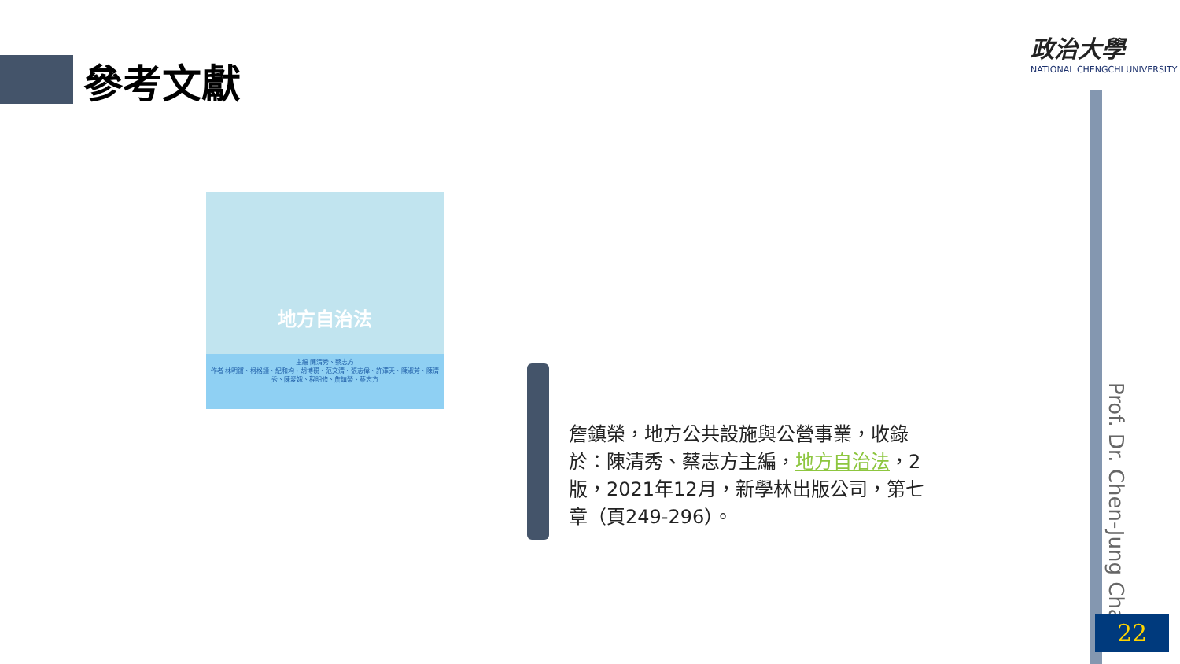參考文獻
政治大學
NATIONAL CHENGCHI UNIVERSITY
地方自治法
主編 陳清秀、蔡志方
作者 林明鏘、柯格鐘、紀和均、胡博硯、范文清、張志偉、許澤天、陳淑芳、陳清秀、陳愛娥、程明修、詹鎮榮、蔡志方
詹鎮榮，地方公共設施與公營事業，收錄於：陳清秀、蔡志方主編，地方自治法，2版，2021年12月，新學林出版公司，第七章（頁249-296）。
Prof. Dr. Chen-Jung Chan
22